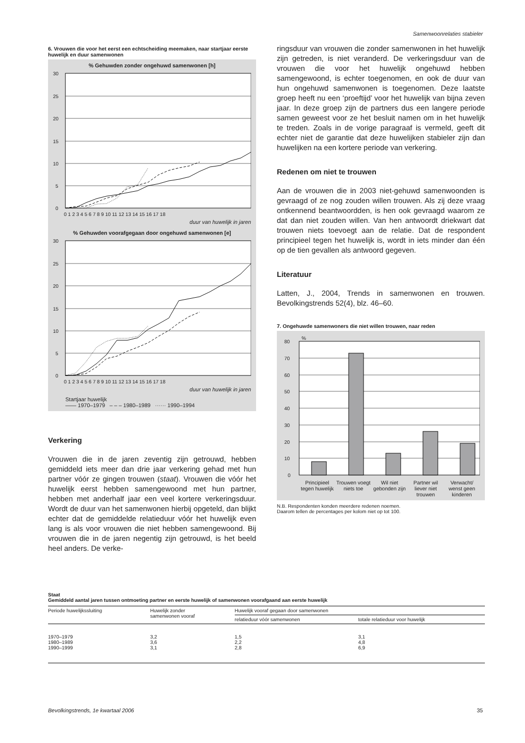Samenwoonrelaties stabieler
6. Vrouwen die voor het eerst een echtscheiding meemaken, naar startjaar eerste huwelijk en duur samenwonen
% Gehuwden zonder ongehuwd samenwonen [h]
30
25
20
15
10
5
0
0 1 2 3 4 5 6 7 8 9 10 11 12 13 14 15 16 17 18
duur van huwelijk in jaren
% Gehuwden voorafgegaan door ongehuwd samenwonen [e]
30
25
20
15
10
5
0
0 1 2 3 4 5 6 7 8 9 10 11 12 13 14 15 16 17 18
duur van huwelijk in jaren
Startjaar huwelijk
—— 1970–1979 – – – 1980–1989 ······ 1990–1994
Verkering
Vrouwen die in de jaren zeventig zijn getrouwd, hebben gemiddeld iets meer dan drie jaar verkering gehad met hun partner vóór ze gingen trouwen (staat). Vrouwen die vóór het huwelijk eerst hebben samengewoond met hun partner, hebben met anderhalf jaar een veel kortere verkeringsduur. Wordt de duur van het samenwonen hierbij opgeteld, dan blijkt echter dat de gemiddelde relatieduur vóór het huwelijk even lang is als voor vrouwen die niet hebben samengewoond. Bij vrouwen die in de jaren negentig zijn getrouwd, is het beeld heel anders. De verke-
ringsduur van vrouwen die zonder samenwonen in het huwelijk zijn getreden, is niet veranderd. De verkeringsduur van de vrouwen die voor het huwelijk ongehuwd hebben samengewoond, is echter toegenomen, en ook de duur van hun ongehuwd samenwonen is toegenomen. Deze laatste groep heeft nu een ‘proeftijd’ voor het huwelijk van bijna zeven jaar. In deze groep zijn de partners dus een langere periode samen geweest voor ze het besluit namen om in het huwelijk te treden. Zoals in de vorige paragraaf is vermeld, geeft dit echter niet de garantie dat deze huwelijken stabieler zijn dan huwelijken na een kortere periode van verkering.
Redenen om niet te trouwen
Aan de vrouwen die in 2003 niet-gehuwd samenwoonden is gevraagd of ze nog zouden willen trouwen. Als zij deze vraag ontkennend beantwoordden, is hen ook gevraagd waarom ze dat dan niet zouden willen. Van hen antwoordt driekwart dat trouwen niets toevoegt aan de relatie. Dat de respondent principieel tegen het huwelijk is, wordt in iets minder dan één op de tien gevallen als antwoord gegeven.
Literatuur
Latten, J., 2004, Trends in samenwonen en trouwen. Bevolkingstrends 52(4), blz. 46–60.
7. Ongehuwde samenwoners die niet willen trouwen, naar reden
%
80
70
60
50
40
30
20
10
0
Principieel tegen huwelijk Trouwen voegt niets toe Wil niet gebonden zijn Partner wil liever niet trouwen
Verwacht/ wenst geen kinderen
N.B. Respondenten konden meerdere redenen noemen.
Daarom tellen de percentages per kolom niet op tot 100.
Staat Gemiddeld aantal jaren tussen ontmoeting partner en eerste huwelijk of samenwonen voorafgaand aan eerste huwelijk
| Periode huwelijkssluiting | Huwelijk zonder samenwonen vooraf | Huwelijk vooraf gegaan door samenwonen | |
| --- | --- | --- | --- |
| | | relatieduur vóór samenwonen | totale relatieduur voor huwelijk |
| 1970–1979 1980–1989 1990–1999 | 3,2 3,6 3,1 | 1,5 2,2 2,8 | 3,1 4,8 6,9 |
Bevolkingstrends, 1e kwartaal 2006 35